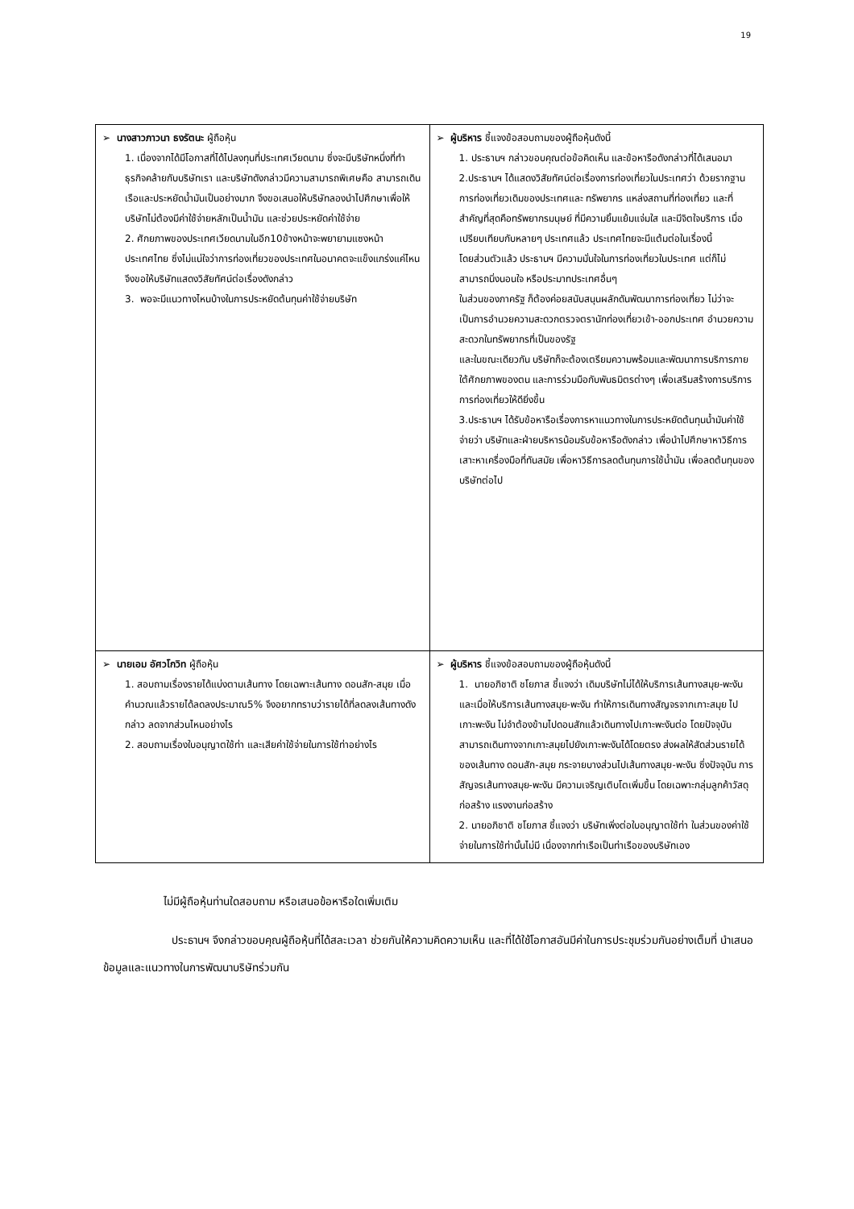19
| ➢ นางสาวภาวนา ธงรัตนะ ผู้ถือหุ้น 1. เนื่องจากได้มีโอกาสที่ได้ไปลงทุนที่ประเทศเวียดนาม ซึ่งจะมีบริษัทหนึ่งที่ทำธุรกิจคล้ายกับบริษัทเรา และบริษัทดังกล่าวมีความสามารถพิเศษคือ สามารถเดินเรือและประหยัดน้ำมันเป็นอย่างมาก จึงขอเสนอให้บริษัทลองนำไปศึกษาเพื่อให้บริษัทไม่ต้องมีค่าใช้จ่ายหลักเป็นน้ำมัน และช่วยประหยัดค่าใช้จ่าย 2. ศักยภาพของประเทศเวียดนามในอีก10ข้างหน้าจะพยายามแซงหน้าประเทศไทย ซึ่งไม่แน่ใจว่าการท่องเที่ยวของประเทศในอนาคตจะแข็งแกร่งแค่ไหนจึงขอให้บริษัทแสดงวิสัยทัศน์ต่อเรื่องดังกล่าว 3. พอจะมีแนวทางไหนบ้างในการประหยัดต้นทุนค่าใช้จ่ายบริษัท | ➢ ผู้บริหาร ชี้แจงข้อสอบถามของผู้ถือหุ้นดังนี้ 1. ประธานฯ กล่าวขอบคุณต่อข้อคิดเห็น และข้อหารือดังกล่าวที่ได้เสนอมา 2.ประธานฯ ได้แสดงวิสัยทัศน์ต่อเรื่องการท่องเที่ยวในประเทศว่า ด้วยรากฐานการท่องเที่ยวเดิมของประเทศและ ทรัพยากร แหล่งสถานที่ท่องเที่ยว และที่สำคัญที่สุดคือทรัพยากรมนุษย์ ที่มีความยิ้มแย้มแจ่มใส และมีจิตใจบริการ เมื่อเปรียบเทียบกับหลายๆ ประเทศแล้ว ประเทศไทยจะมีแต้มต่อในเรื่องนี้ โดยส่วนตัวแล้ว ประธานฯ มีความมั่นใจในการท่องเที่ยวในประเทศ แต่ก็ไม่สามารถนิ่งนอนใจ หรือประมาทประเทศอื่นๆ ในส่วนของภาครัฐ ก็ต้องค่อยสนับสนุนผลักดันพัฒนาการท่องเที่ยว ไม่ว่าจะเป็นการอำนวยความสะดวกตรวจตรานักท่องเที่ยวเข้า-ออกประเทศ อำนวยความสะดวกในทรัพยากรที่เป็นของรัฐ และในขณะเดียวกัน บริษัทก็จะต้องเตรียมความพร้อมและพัฒนาการบริการภายใต้ศักยภาพของตน และการร่วมมือกับพันธมิตรต่างๆ เพื่อเสริมสร้างการบริการการท่องเที่ยวให้ดียิ่งขึ้น 3.ประธานฯ ได้รับข้อหารือเรื่องการหาแนวทางในการประหยัดต้นทุนน้ำมันค่าใช้จ่ายว่า บริษัทและฝ่ายบริหารน้อมรับข้อหารือดังกล่าว เพื่อนำไปศึกษาหาวิธีการ เสาะหาเครื่องมือที่ทันสมัย เพื่อหาวิธีการลดต้นทุนการใช้น้ำมัน เพื่อลดต้นทุนของบริษัทต่อไป |
| ➢ นายเอม อัศวโกวิท ผู้ถือหุ้น 1. สอบถามเรื่องรายได้แบ่งตามเส้นทาง โดยเฉพาะเส้นทาง ดอนสัก-สมุย เมื่อคำนวณแล้วรายได้ลดลงประมาณ5% จึงอยากทราบว่ารายได้ที่ลดลงเส้นทางดังกล่าว ลดจากส่วนไหนอย่างไร 2. สอบถามเรื่องใบอนุญาตใช้ท่า และเสียค่าใช้จ่ายในการใช้ท่าอย่างไร | ➢ ผู้บริหาร ชี้แจงข้อสอบถามของผู้ถือหุ้นดังนี้ 1. นายอภิชาติ ชโยภาส ชี้แจงว่า เดิมบริษัทไม่ได้ให้บริการเส้นทางสมุย-พะงัน และเมื่อให้บริการเส้นทางสมุย-พะงัน ทำให้การเดินทางสัญจรจากเกาะสมุย ไปเกาะพะงัน ไม่จำต้องข้ามไปดอนสักแล้วเดินทางไปเกาะพะงันต่อ โดยปัจจุบันสามารถเดินทางจากเกาะสมุยไปยังเกาะพะงันได้โดยตรง ส่งผลให้สัดส่วนรายได้ของเส้นทาง ดอนสัก-สมุย กระจายบางส่วนไปเส้นทางสมุย-พะงัน ซึ่งปัจจุบัน การสัญจรเส้นทางสมุย-พะงัน มีความเจริญเติบโตเพิ่มขึ้น โดยเฉพาะกลุ่มลูกค้าวัสดุก่อสร้าง แรงงานก่อสร้าง 2. นายอภิชาติ ชโยภาส ชี้แจงว่า บริษัทเพิ่งต่อใบอนุญาตใช้ท่า ในส่วนของค่าใช้จ่ายในการใช้ท่านั้นไม่มี เนื่องจากท่าเรือเป็นท่าเรือของบริษัทเอง |
ไม่มีผู้ถือหุ้นท่านใดสอบถาม หรือเสนอข้อหารือใดเพิ่มเติม
ประธานฯ จึงกล่าวขอบคุณผู้ถือหุ้นที่ได้สละเวลา ช่วยกันให้ความคิดความเห็น และที่ได้ใช้โอกาสอันมีค่าในการประชุมร่วมกันอย่างเต็มที่ นำเสนอข้อมูลและแนวทางในการพัฒนาบริษัทร่วมกัน